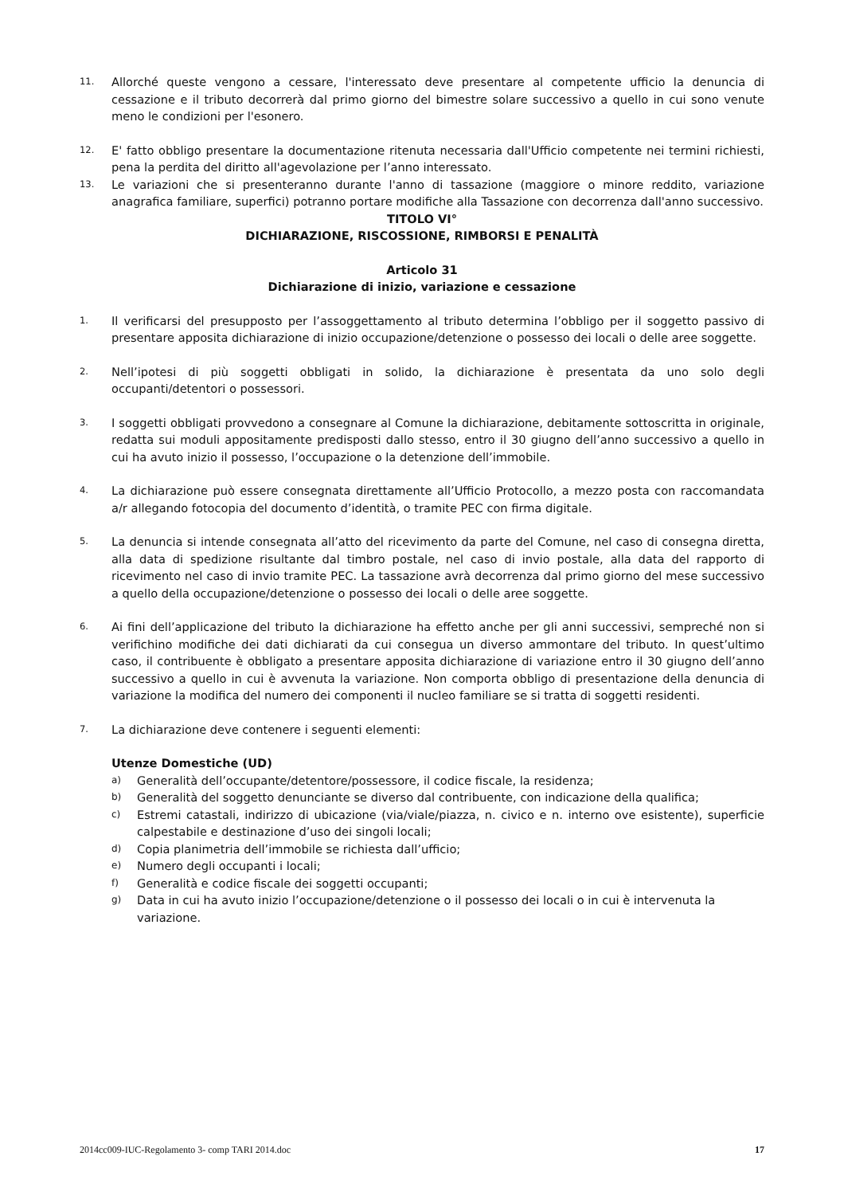11. Allorché queste vengono a cessare, l'interessato deve presentare al competente ufficio la denuncia di cessazione e il tributo decorrerà dal primo giorno del bimestre solare successivo a quello in cui sono venute meno le condizioni per l'esonero.
12. E' fatto obbligo presentare la documentazione ritenuta necessaria dall'Ufficio competente nei termini richiesti, pena la perdita del diritto all'agevolazione per l’anno interessato.
13. Le variazioni che si presenteranno durante l'anno di tassazione (maggiore o minore reddito, variazione anagrafica familiare, superfici) potranno portare modifiche alla Tassazione con decorrenza dall'anno successivo.
TITOLO VI°
DICHIARAZIONE, RISCOSSIONE, RIMBORSI E PENALITÀ
Articolo 31
Dichiarazione di inizio, variazione e cessazione
1. Il verificarsi del presupposto per l’assoggettamento al tributo determina l’obbligo per il soggetto passivo di presentare apposita dichiarazione di inizio occupazione/detenzione o possesso dei locali o delle aree soggette.
2. Nell’ipotesi di più soggetti obbligati in solido, la dichiarazione è presentata da uno solo degli occupanti/detentori o possessori.
3. I soggetti obbligati provvedono a consegnare al Comune la dichiarazione, debitamente sottoscritta in originale, redatta sui moduli appositamente predisposti dallo stesso, entro il 30 giugno dell’anno successivo a quello in cui ha avuto inizio il possesso, l’occupazione o la detenzione dell’immobile.
4. La dichiarazione può essere consegnata direttamente all’Ufficio Protocollo, a mezzo posta con raccomandata a/r allegando fotocopia del documento d’identità, o tramite PEC con firma digitale.
5. La denuncia si intende consegnata all’atto del ricevimento da parte del Comune, nel caso di consegna diretta, alla data di spedizione risultante dal timbro postale, nel caso di invio postale, alla data del rapporto di ricevimento nel caso di invio tramite PEC. La tassazione avrà decorrenza dal primo giorno del mese successivo a quello della occupazione/detenzione o possesso dei locali o delle aree soggette.
6. Ai fini dell’applicazione del tributo la dichiarazione ha effetto anche per gli anni successivi, sempreché non si verifichino modifiche dei dati dichiarati da cui consegua un diverso ammontare del tributo. In quest’ultimo caso, il contribuente è obbligato a presentare apposita dichiarazione di variazione entro il 30 giugno dell’anno successivo a quello in cui è avvenuta la variazione. Non comporta obbligo di presentazione della denuncia di variazione la modifica del numero dei componenti il nucleo familiare se si tratta di soggetti residenti.
7. La dichiarazione deve contenere i seguenti elementi:
Utenze Domestiche (UD)
a) Generalità dell’occupante/detentore/possessore, il codice fiscale, la residenza;
b) Generalità del soggetto denunciante se diverso dal contribuente, con indicazione della qualifica;
c) Estremi catastali, indirizzo di ubicazione (via/viale/piazza, n. civico e n. interno ove esistente), superficie calpestabile e destinazione d’uso dei singoli locali;
d) Copia planimetria dell’immobile se richiesta dall’ufficio;
e) Numero degli occupanti i locali;
f) Generalità e codice fiscale dei soggetti occupanti;
g) Data in cui ha avuto inizio l’occupazione/detenzione o il possesso dei locali o in cui è intervenuta la variazione.
2014cc009-IUC-Regolamento 3- comp TARI 2014.doc 17